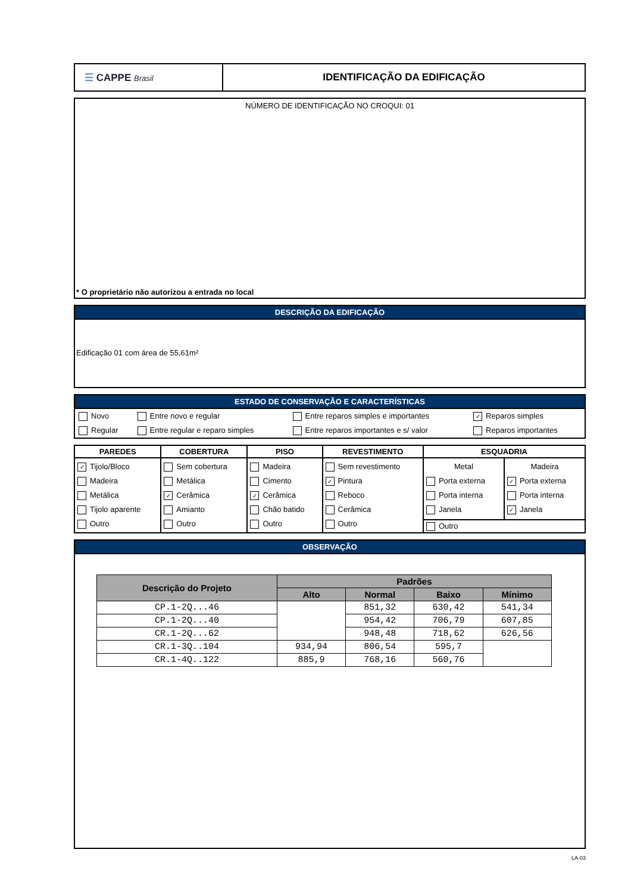| ☰ CAPPE Brasil | IDENTIFICAÇÃO DA EDIFICAÇÃO |
NÚMERO DE IDENTIFICAÇÃO NO CROQUI: 01
* O proprietário não autorizou a entrada no local
DESCRIÇÃO DA EDIFICAÇÃO
Edificação 01 com área de 55,61m²
ESTADO DE CONSERVAÇÃO E CARACTERÍSTICAS
| Novo | Entre novo e regular | Entre reparos simples e importantes | ✓ Reparos simples |
| Regular | Entre regular e reparo simples | Entre reparos importantes e s/ valor | Reparos importantes |
| PAREDES | COBERTURA | PISO | REVESTIMENTO | ESQUADRIA | |
| --- | --- | --- | --- | --- | --- |
| ✓ Tijolo/Bloco Madeira Metálica Tijolo aparente Outro | Sem cobertura Metálica ✓ Cerâmica Amianto Outro | Madeira Cimento ✓ Cerâmica Chão batido Outro | Sem revestimento ✓ Pintura Reboco Cerâmica Outro | Metal Porta externa Porta interna Janela | Madeira ✓ Porta externa Porta interna ✓ Janela |
| | | | | Outro | |
OBSERVAÇÃO
| Descrição do Projeto | Padrões | | | |
| --- | --- | --- | --- | --- |
| | Alto | Normal | Baixo | Mínimo |
| CP.1-2Q...46 | | 851,32 | 630,42 | 541,34 |
| CP.1-2Q...40 | | 954,42 | 706,79 | 607,85 |
| CR.1-2Q...62 | | 948,48 | 718,62 | 626,56 |
| CR.1-3Q..104 | 934,94 | 806,54 | 595,7 | |
| CR.1-4Q..122 | 885,9 | 768,16 | 560,76 | |
LA-03